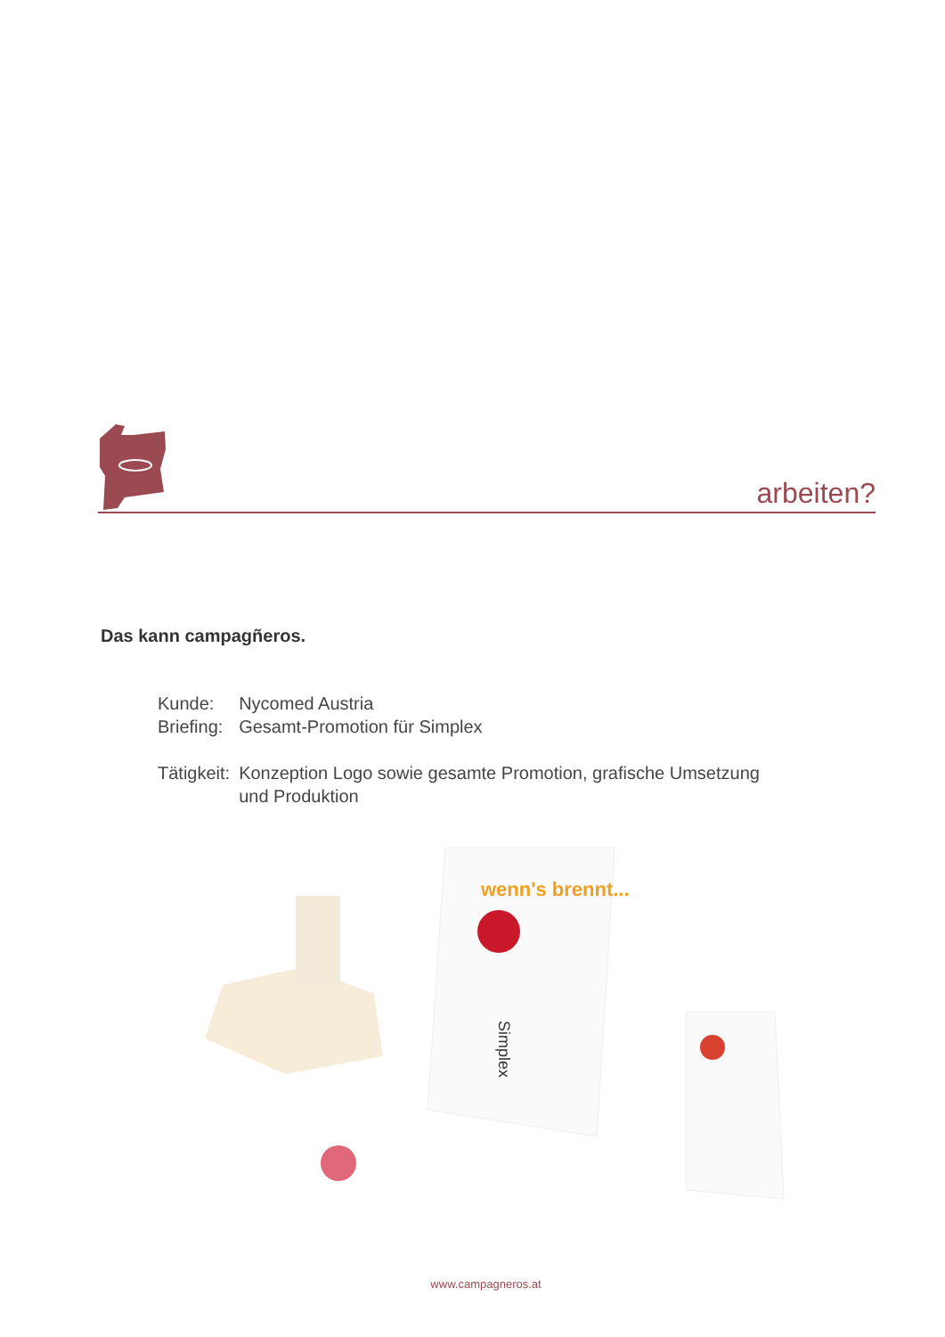arbeiten?
Das kann campagñeros.
| Kunde: | Nycomed Austria |
| Briefing: | Gesamt-Promotion für Simplex |
| Tätigkeit: | Konzeption Logo sowie gesamte Promotion, grafische Umsetzung und Produktion |
wenn's brennt...
Simplex
www.campagneros.at